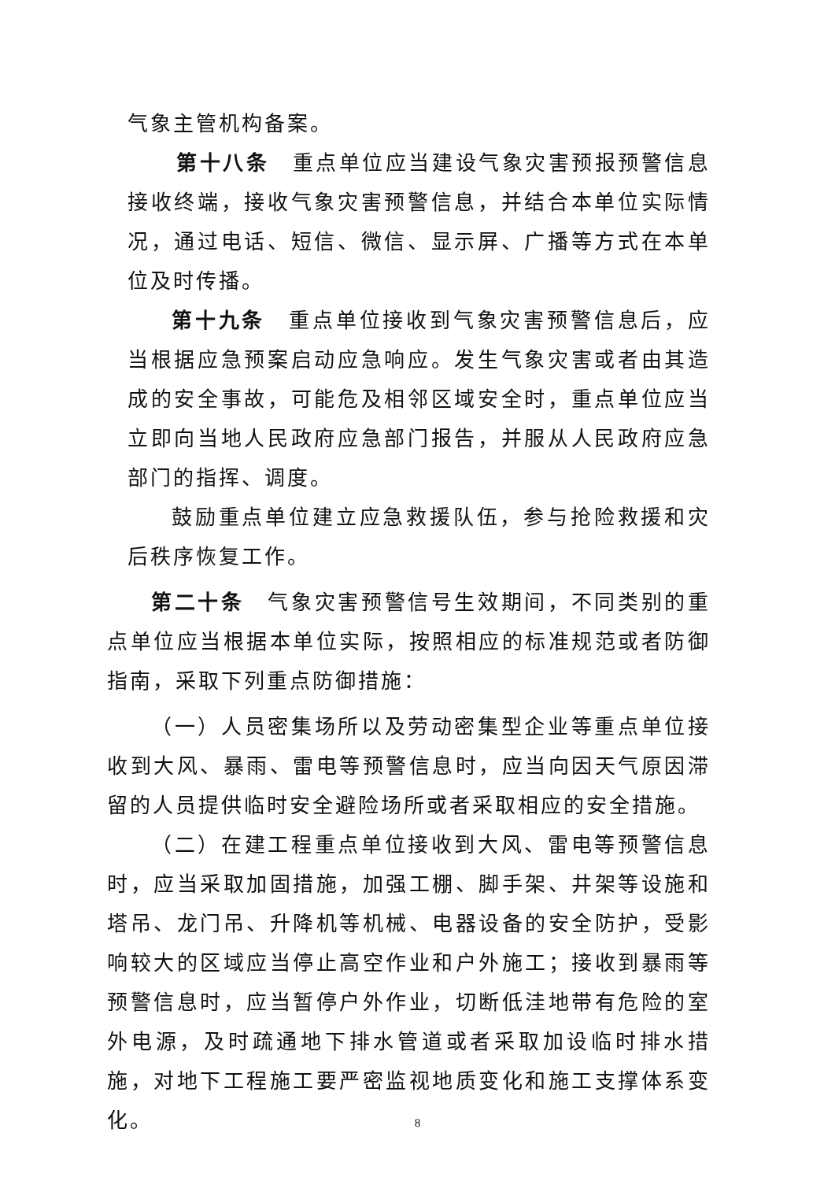气象主管机构备案。
第十八条　重点单位应当建设气象灾害预报预警信息接收终端，接收气象灾害预警信息，并结合本单位实际情况，通过电话、短信、微信、显示屏、广播等方式在本单位及时传播。
第十九条　重点单位接收到气象灾害预警信息后，应当根据应急预案启动应急响应。发生气象灾害或者由其造成的安全事故，可能危及相邻区域安全时，重点单位应当立即向当地人民政府应急部门报告，并服从人民政府应急部门的指挥、调度。
鼓励重点单位建立应急救援队伍，参与抢险救援和灾后秩序恢复工作。
第二十条　气象灾害预警信号生效期间，不同类别的重点单位应当根据本单位实际，按照相应的标准规范或者防御指南，采取下列重点防御措施：
（一）人员密集场所以及劳动密集型企业等重点单位接收到大风、暴雨、雷电等预警信息时，应当向因天气原因滞留的人员提供临时安全避险场所或者采取相应的安全措施。
（二）在建工程重点单位接收到大风、雷电等预警信息时，应当采取加固措施，加强工棚、脚手架、井架等设施和塔吊、龙门吊、升降机等机械、电器设备的安全防护，受影响较大的区域应当停止高空作业和户外施工；接收到暴雨等预警信息时，应当暂停户外作业，切断低洼地带有危险的室外电源，及时疏通地下排水管道或者采取加设临时排水措施，对地下工程施工要严密监视地质变化和施工支撑体系变化。
8